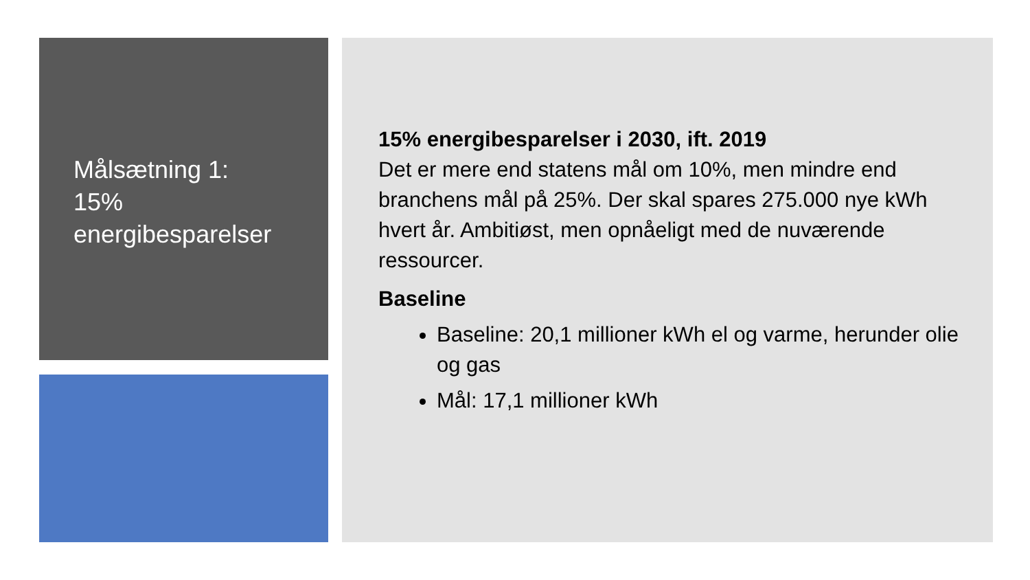Målsætning 1:
15%
energibesparelser
15% energibesparelser i 2030, ift. 2019
Det er mere end statens mål om 10%, men mindre end branchens mål på 25%. Der skal spares 275.000 nye kWh hvert år. Ambitiøst, men opnåeligt med de nuværende ressourcer.
Baseline
Baseline: 20,1 millioner kWh el og varme, herunder olie og gas
Mål: 17,1 millioner kWh